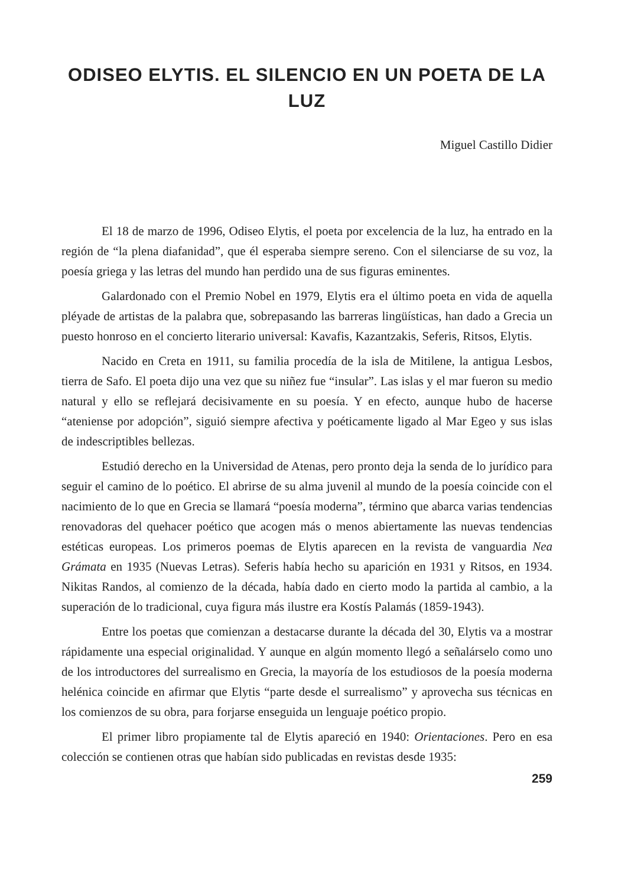ODISEO ELYTIS. EL SILENCIO EN UN POETA DE LA LUZ
Miguel Castillo Didier
El 18 de marzo de 1996, Odiseo Elytis, el poeta por excelencia de la luz, ha entrado en la región de “la plena diafanidad”, que él esperaba siempre sereno. Con el silenciarse de su voz, la poesía griega y las letras del mundo han perdido una de sus figuras eminentes.
Galardonado con el Premio Nobel en 1979, Elytis era el último poeta en vida de aquella pléyade de artistas de la palabra que, sobrepasando las barreras lingüísticas, han dado a Grecia un puesto honroso en el concierto literario universal: Kavafis, Kazantzakis, Seferis, Ritsos, Elytis.
Nacido en Creta en 1911, su familia procedía de la isla de Mitilene, la antigua Lesbos, tierra de Safo. El poeta dijo una vez que su niñez fue “insular”. Las islas y el mar fueron su medio natural y ello se reflejará decisivamente en su poesía. Y en efecto, aunque hubo de hacerse “ateniense por adopción”, siguió siempre afectiva y poéticamente ligado al Mar Egeo y sus islas de indescriptibles bellezas.
Estudió derecho en la Universidad de Atenas, pero pronto deja la senda de lo jurídico para seguir el camino de lo poético. El abrirse de su alma juvenil al mundo de la poesía coincide con el nacimiento de lo que en Grecia se llamará “poesía moderna”, término que abarca varias tendencias renovadoras del quehacer poético que acogen más o menos abiertamente las nuevas tendencias estéticas europeas. Los primeros poemas de Elytis aparecen en la revista de vanguardia Nea Grámata en 1935 (Nuevas Letras). Seferis había hecho su aparición en 1931 y Ritsos, en 1934. Nikitas Randos, al comienzo de la década, había dado en cierto modo la partida al cambio, a la superación de lo tradicional, cuya figura más ilustre era Kostís Palamás (1859-1943).
Entre los poetas que comienzan a destacarse durante la década del 30, Elytis va a mostrar rápidamente una especial originalidad. Y aunque en algún momento llegó a señalárselo como uno de los introductores del surrealismo en Grecia, la mayoría de los estudiosos de la poesía moderna helénica coincide en afirmar que Elytis “parte desde el surrealismo” y aprovecha sus técnicas en los comienzos de su obra, para forjarse enseguida un lenguaje poético propio.
El primer libro propiamente tal de Elytis apareció en 1940: Orientaciones. Pero en esa colección se contienen otras que habían sido publicadas en revistas desde 1935:
259